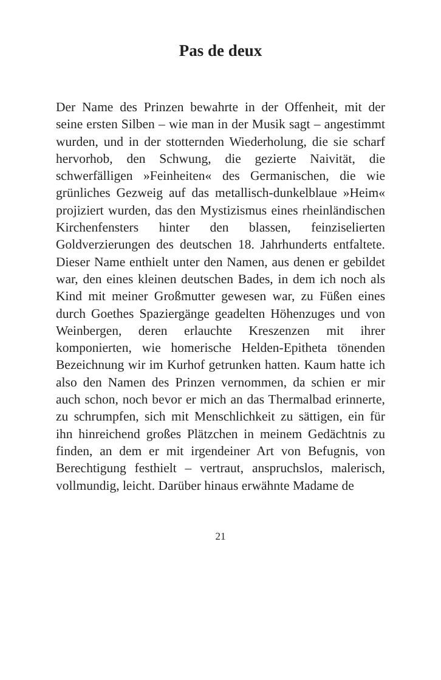Pas de deux
Der Name des Prinzen bewahrte in der Offenheit, mit der seine ersten Silben – wie man in der Musik sagt – angestimmt wurden, und in der stotternden Wiederholung, die sie scharf hervorhob, den Schwung, die gezierte Naivität, die schwerfälligen »Feinheiten« des Germanischen, die wie grünliches Gezweig auf das metallisch-dunkelblaue »Heim« projiziert wurden, das den Mystizismus eines rheinländischen Kirchenfensters hinter den blassen, feinziselierten Goldverzierungen des deutschen 18. Jahrhunderts entfaltete. Dieser Name enthielt unter den Namen, aus denen er gebildet war, den eines kleinen deutschen Bades, in dem ich noch als Kind mit meiner Großmutter gewesen war, zu Füßen eines durch Goethes Spaziergänge geadelten Höhenzuges und von Weinbergen, deren erlauchte Kreszenzen mit ihrer komponierten, wie homerische Helden-Epitheta tönenden Bezeichnung wir im Kurhof getrunken hatten. Kaum hatte ich also den Namen des Prinzen vernommen, da schien er mir auch schon, noch bevor er mich an das Thermalbad erinnerte, zu schrumpfen, sich mit Menschlichkeit zu sättigen, ein für ihn hinreichend großes Plätzchen in meinem Gedächtnis zu finden, an dem er mit irgendeiner Art von Befugnis, von Berechtigung festhielt – vertraut, anspruchslos, malerisch, vollmundig, leicht. Darüber hinaus erwähnte Madame de
21